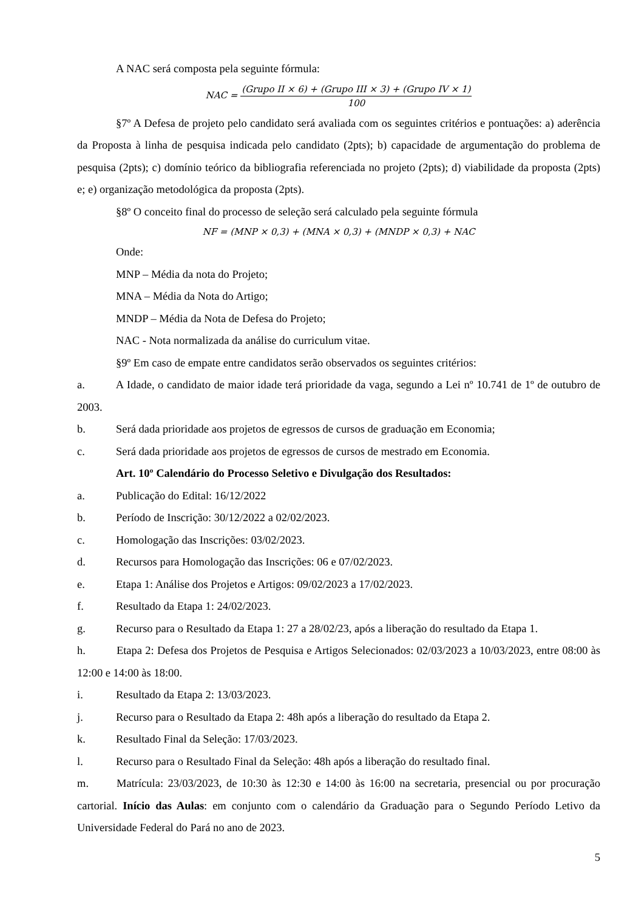A NAC será composta pela seguinte fórmula:
NAC =
(Grupo II × 6) + (Grupo III × 3) + (Grupo IV × 1)
100
§7º A Defesa de projeto pelo candidato será avaliada com os seguintes critérios e pontuações: a) aderência da Proposta à linha de pesquisa indicada pelo candidato (2pts); b) capacidade de argumentação do problema de pesquisa (2pts); c) domínio teórico da bibliografia referenciada no projeto (2pts); d) viabilidade da proposta (2pts) e; e) organização metodológica da proposta (2pts).
§8º O conceito final do processo de seleção será calculado pela seguinte fórmula
NF = (MNP × 0,3) + (MNA × 0,3) + (MNDP × 0,3) + NAC
Onde:
MNP – Média da nota do Projeto;
MNA – Média da Nota do Artigo;
MNDP – Média da Nota de Defesa do Projeto;
NAC - Nota normalizada da análise do curriculum vitae.
§9º Em caso de empate entre candidatos serão observados os seguintes critérios:
a. A Idade, o candidato de maior idade terá prioridade da vaga, segundo a Lei nº 10.741 de 1º de outubro de 2003.
b. Será dada prioridade aos projetos de egressos de cursos de graduação em Economia;
c. Será dada prioridade aos projetos de egressos de cursos de mestrado em Economia.
Art. 10º Calendário do Processo Seletivo e Divulgação dos Resultados:
a. Publicação do Edital: 16/12/2022
b. Período de Inscrição: 30/12/2022 a 02/02/2023.
c. Homologação das Inscrições: 03/02/2023.
d. Recursos para Homologação das Inscrições: 06 e 07/02/2023.
e. Etapa 1: Análise dos Projetos e Artigos: 09/02/2023 a 17/02/2023.
f. Resultado da Etapa 1: 24/02/2023.
g. Recurso para o Resultado da Etapa 1: 27 a 28/02/23, após a liberação do resultado da Etapa 1.
h. Etapa 2: Defesa dos Projetos de Pesquisa e Artigos Selecionados: 02/03/2023 a 10/03/2023, entre 08:00 às 12:00 e 14:00 às 18:00.
i. Resultado da Etapa 2: 13/03/2023.
j. Recurso para o Resultado da Etapa 2: 48h após a liberação do resultado da Etapa 2.
k. Resultado Final da Seleção: 17/03/2023.
l. Recurso para o Resultado Final da Seleção: 48h após a liberação do resultado final.
m. Matrícula: 23/03/2023, de 10:30 às 12:30 e 14:00 às 16:00 na secretaria, presencial ou por procuração cartorial. Início das Aulas: em conjunto com o calendário da Graduação para o Segundo Período Letivo da Universidade Federal do Pará no ano de 2023.
5